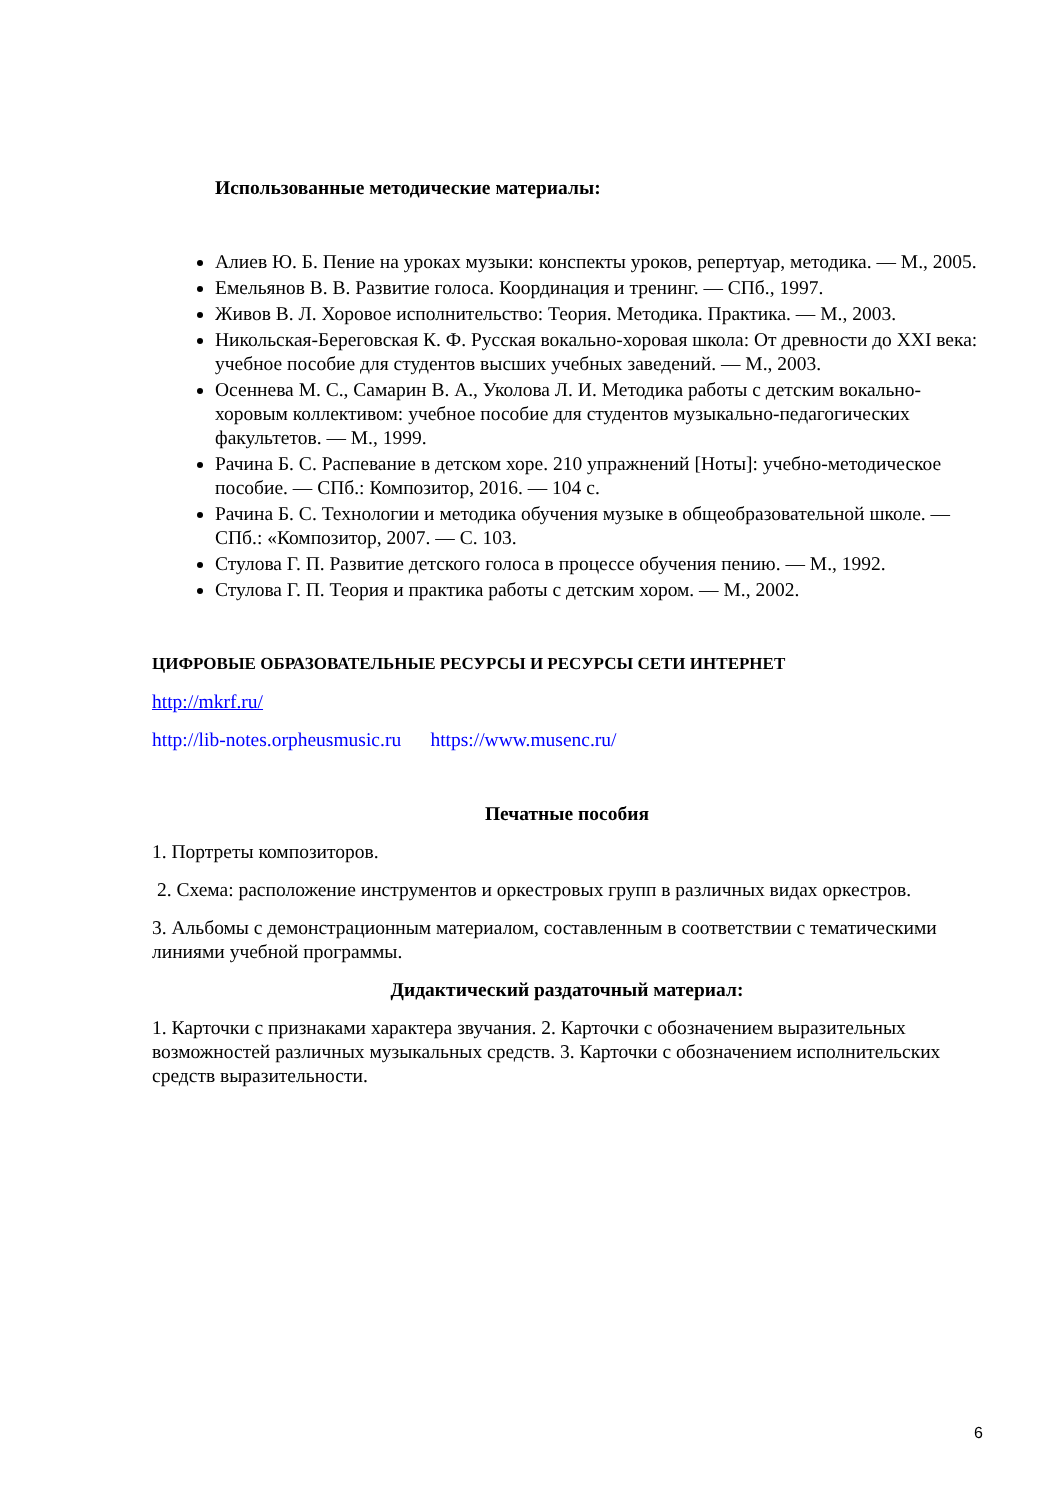Использованные методические материалы:
Алиев Ю. Б. Пение на уроках музыки: конспекты уроков, репертуар, методика. — М., 2005.
Емельянов В. В. Развитие голоса. Координация и тренинг. — СПб., 1997.
Живов В. Л. Хоровое исполнительство: Теория. Методика. Практика. — М., 2003.
Никольская-Береговская К. Ф. Русская вокально-хоровая школа: От древности до XXI века: учебное пособие для студентов высших учебных заведений. — М., 2003.
Осеннева М. С., Самарин В. А., Уколова Л. И. Методика работы с детским вокально-хоровым коллективом: учебное пособие для студентов музыкально-педагогических факультетов. — М., 1999.
Рачина Б. С. Распевание в детском хоре. 210 упражнений [Ноты]: учебно-методическое пособие. — СПб.: Композитор, 2016. — 104 с.
Рачина Б. С. Технологии и методика обучения музыке в общеобразовательной школе. — СПб.: «Композитор, 2007. — С. 103.
Стулова Г. П. Развитие детского голоса в процессе обучения пению. — М., 1992.
Стулова Г. П. Теория и практика работы с детским хором. — М., 2002.
ЦИФРОВЫЕ ОБРАЗОВАТЕЛЬНЫЕ РЕСУРСЫ И РЕСУРСЫ СЕТИ ИНТЕРНЕТ
http://mkrf.ru/
http://lib-notes.orpheusmusic.ru https://www.musenc.ru/
Печатные пособия
1. Портреты композиторов.
2. Схема: расположение инструментов и оркестровых групп в различных видах оркестров.
3. Альбомы с демонстрационным материалом, составленным в соответствии с тематическими линиями учебной программы.
Дидактический раздаточный материал:
1. Карточки с признаками характера звучания. 2. Карточки с обозначением выразительных возможностей различных музыкальных средств. 3. Карточки с обозначением исполнительских средств выразительности.
6